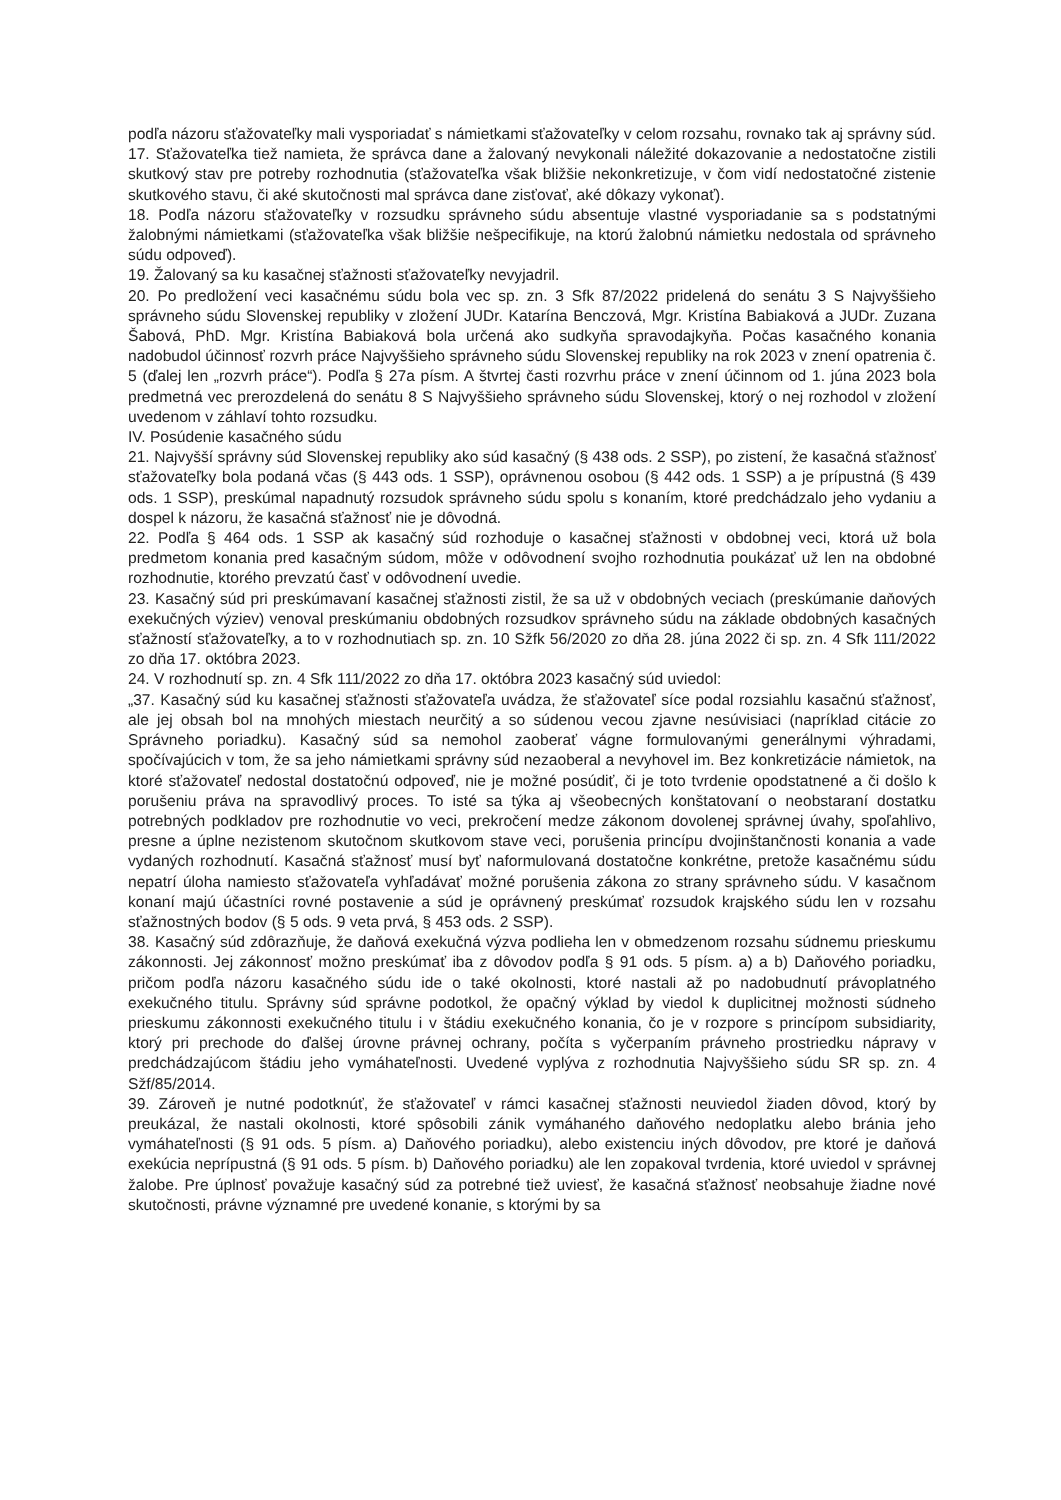podľa názoru sťažovateľky mali vysporiadať s námietkami sťažovateľky v celom rozsahu, rovnako tak aj správny súd.
17. Sťažovateľka tiež namieta, že správca dane a žalovaný nevykonali náležité dokazovanie a nedostatočne zistili skutkový stav pre potreby rozhodnutia (sťažovateľka však bližšie nekonkretizuje, v čom vidí nedostatočné zistenie skutkového stavu, či aké skutočnosti mal správca dane zisťovať, aké dôkazy vykonať).
18. Podľa názoru sťažovateľky v rozsudku správneho súdu absentuje vlastné vysporiadanie sa s podstatnými žalobnými námietkami (sťažovateľka však bližšie nešpecifikuje, na ktorú žalobnú námietku nedostala od správneho súdu odpoveď).
19. Žalovaný sa ku kasačnej sťažnosti sťažovateľky nevyjadril.
20. Po predložení veci kasačnému súdu bola vec sp. zn. 3 Sfk 87/2022 pridelená do senátu 3 S Najvyššieho správneho súdu Slovenskej republiky v zložení JUDr. Katarína Benczová, Mgr. Kristína Babiaková a JUDr. Zuzana Šabová, PhD. Mgr. Kristína Babiaková bola určená ako sudkyňa spravodajkyňa. Počas kasačného konania nadobudol účinnosť rozvrh práce Najvyššieho správneho súdu Slovenskej republiky na rok 2023 v znení opatrenia č. 5 (ďalej len „rozvrh práce“). Podľa § 27a písm. A štvrtej časti rozvrhu práce v znení účinnom od 1. júna 2023 bola predmetná vec prerozdelená do senátu 8 S Najvyššieho správneho súdu Slovenskej, ktorý o nej rozhodol v zložení uvedenom v záhlaví tohto rozsudku.
IV. Posúdenie kasačného súdu
21. Najvyšší správny súd Slovenskej republiky ako súd kasačný (§ 438 ods. 2 SSP), po zistení, že kasačná sťažnosť sťažovateľky bola podaná včas (§ 443 ods. 1 SSP), oprávnenou osobou (§ 442 ods. 1 SSP) a je prípustná (§ 439 ods. 1 SSP), preskúmal napadnutý rozsudok správneho súdu spolu s konaním, ktoré predchádzalo jeho vydaniu a dospel k názoru, že kasačná sťažnosť nie je dôvodná.
22. Podľa § 464 ods. 1 SSP ak kasačný súd rozhoduje o kasačnej sťažnosti v obdobnej veci, ktorá už bola predmetom konania pred kasačným súdom, môže v odôvodnení svojho rozhodnutia poukázať už len na obdobné rozhodnutie, ktorého prevzatú časť v odôvodnení uvedie.
23. Kasačný súd pri preskúmavaní kasačnej sťažnosti zistil, že sa už v obdobných veciach (preskúmanie daňových exekučných výziev) venoval preskúmaniu obdobných rozsudkov správneho súdu na základe obdobných kasačných sťažností sťažovateľky, a to v rozhodnutiach sp. zn. 10 Sžfk 56/2020 zo dňa 28. júna 2022 či sp. zn. 4 Sfk 111/2022 zo dňa 17. októbra 2023.
24. V rozhodnutí sp. zn. 4 Sfk 111/2022 zo dňa 17. októbra 2023 kasačný súd uviedol:
„37. Kasačný súd ku kasačnej sťažnosti sťažovateľa uvádza, že sťažovateľ síce podal rozsiahlu kasačnú sťažnosť, ale jej obsah bol na mnohých miestach neurčitý a so súdenou vecou zjavne nesúvisiaci (napríklad citácie zo Správneho poriadku). Kasačný súd sa nemohol zaoberať vágne formulovanými generálnymi výhradami, spočívajúcich v tom, že sa jeho námietkami správny súd nezaoberal a nevyhovel im. Bez konkretizácie námietok, na ktoré sťažovateľ nedostal dostatočnú odpoveď, nie je možné posúdiť, či je toto tvrdenie opodstatnené a či došlo k porušeniu práva na spravodlivý proces. To isté sa týka aj všeobecných konštatovaní o neobstaraní dostatku potrebných podkladov pre rozhodnutie vo veci, prekročení medze zákonom dovolenej správnej úvahy, spoľahlivo, presne a úplne nezistenom skutočnom skutkovom stave veci, porušenia princípu dvojinštančnosti konania a vade vydaných rozhodnutí. Kasačná sťažnosť musí byť naformulovaná dostatočne konkrétne, pretože kasačnému súdu nepatrí úloha namiesto sťažovateľa vyhľadávať možné porušenia zákona zo strany správneho súdu. V kasačnom konaní majú účastníci rovné postavenie a súd je oprávnený preskúmať rozsudok krajského súdu len v rozsahu sťažnostných bodov (§ 5 ods. 9 veta prvá, § 453 ods. 2 SSP).
38. Kasačný súd zdôrazňuje, že daňová exekučná výzva podlieha len v obmedzenom rozsahu súdnemu prieskumu zákonnosti. Jej zákonnosť možno preskúmať iba z dôvodov podľa § 91 ods. 5 písm. a) a b) Daňového poriadku, pričom podľa názoru kasačného súdu ide o také okolnosti, ktoré nastali až po nadobudnutí právoplatného exekučného titulu. Správny súd správne podotkol, že opačný výklad by viedol k duplicitnej možnosti súdneho prieskumu zákonnosti exekučného titulu i v štádiu exekučného konania, čo je v rozpore s princípom subsidiarity, ktorý pri prechode do ďalšej úrovne právnej ochrany, počíta s vyčerpaním právneho prostriedku nápravy v predchádzajúcom štádiu jeho vymáhateľnosti. Uvedené vyplýva z rozhodnutia Najvyššieho súdu SR sp. zn. 4 Sžf/85/2014.
39. Zároveň je nutné podotknúť, že sťažovateľ v rámci kasačnej sťažnosti neuviedol žiaden dôvod, ktorý by preukázal, že nastali okolnosti, ktoré spôsobili zánik vymáhaného daňového nedoplatku alebo bránia jeho vymáhateľnosti (§ 91 ods. 5 písm. a) Daňového poriadku), alebo existenciu iných dôvodov, pre ktoré je daňová exekúcia neprípustná (§ 91 ods. 5 písm. b) Daňového poriadku) ale len zopakoval tvrdenia, ktoré uviedol v správnej žalobe. Pre úplnosť považuje kasačný súd za potrebné tiež uviesť, že kasačná sťažnosť neobsahuje žiadne nové skutočnosti, právne významné pre uvedené konanie, s ktorými by sa